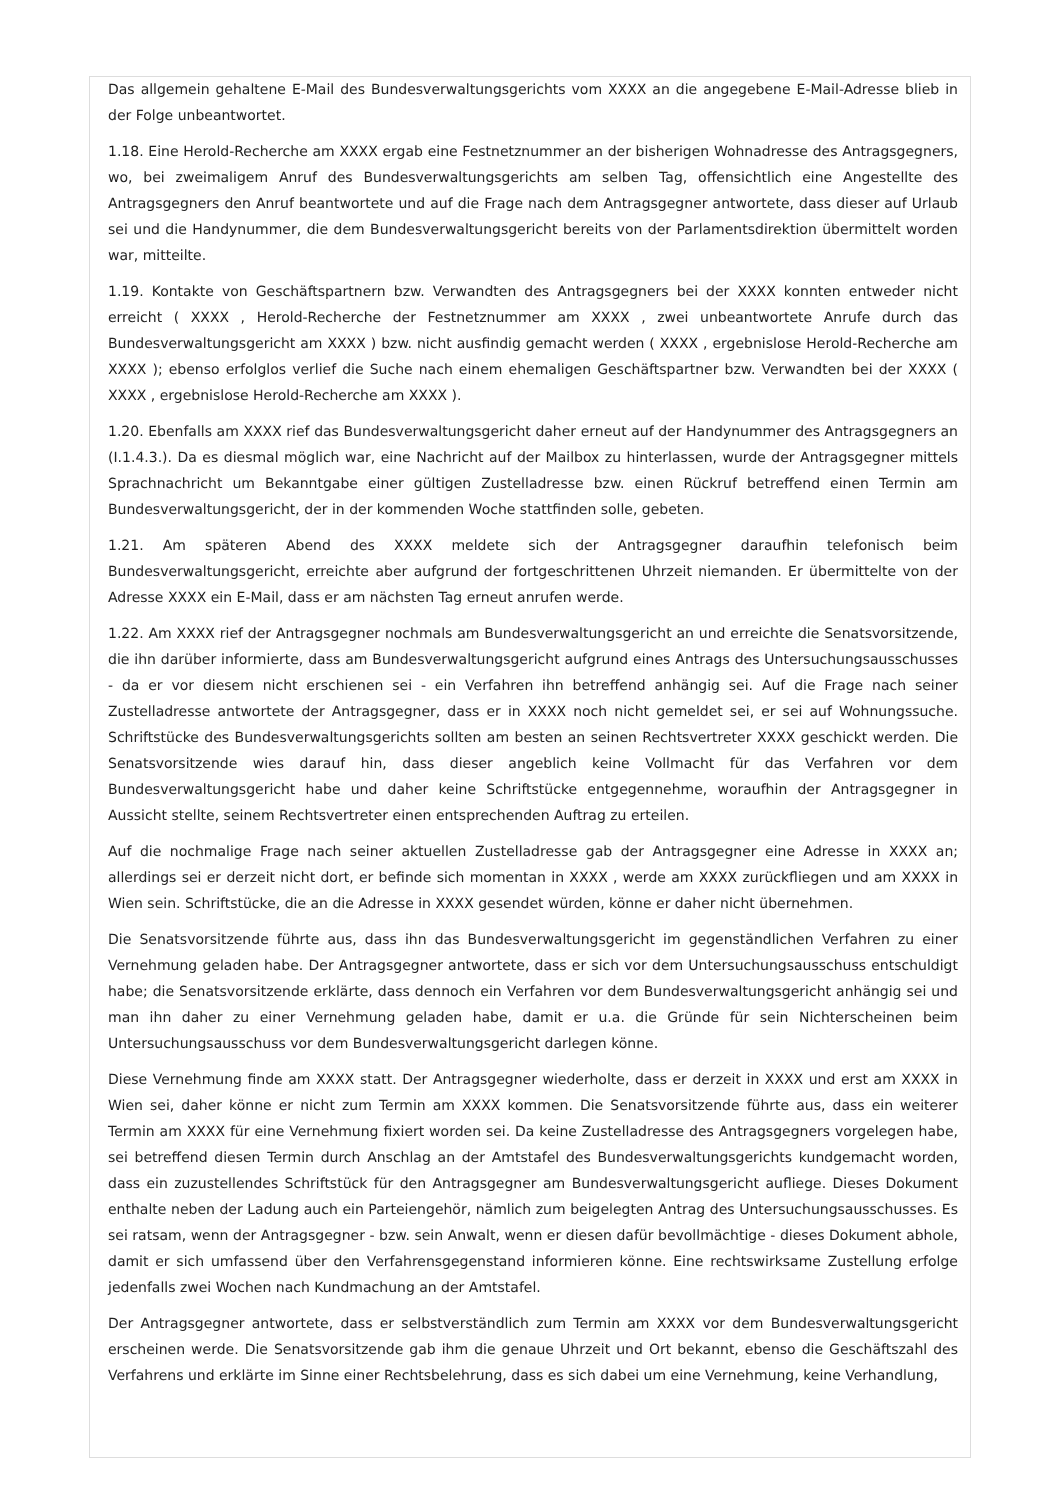Das allgemein gehaltene E-Mail des Bundesverwaltungsgerichts vom XXXX an die angegebene E-Mail-Adresse blieb in der Folge unbeantwortet.
1.18. Eine Herold-Recherche am XXXX ergab eine Festnetznummer an der bisherigen Wohnadresse des Antragsgegners, wo, bei zweimaligem Anruf des Bundesverwaltungsgerichts am selben Tag, offensichtlich eine Angestellte des Antragsgegners den Anruf beantwortete und auf die Frage nach dem Antragsgegner antwortete, dass dieser auf Urlaub sei und die Handynummer, die dem Bundesverwaltungsgericht bereits von der Parlamentsdirektion übermittelt worden war, mitteilte.
1.19. Kontakte von Geschäftspartnern bzw. Verwandten des Antragsgegners bei der XXXX konnten entweder nicht erreicht ( XXXX , Herold-Recherche der Festnetznummer am XXXX , zwei unbeantwortete Anrufe durch das Bundesverwaltungsgericht am XXXX ) bzw. nicht ausfindig gemacht werden ( XXXX , ergebnislose Herold-Recherche am XXXX ); ebenso erfolglos verlief die Suche nach einem ehemaligen Geschäftspartner bzw. Verwandten bei der XXXX ( XXXX , ergebnislose Herold-Recherche am XXXX ).
1.20. Ebenfalls am XXXX rief das Bundesverwaltungsgericht daher erneut auf der Handynummer des Antragsgegners an (I.1.4.3.). Da es diesmal möglich war, eine Nachricht auf der Mailbox zu hinterlassen, wurde der Antragsgegner mittels Sprachnachricht um Bekanntgabe einer gültigen Zustelladresse bzw. einen Rückruf betreffend einen Termin am Bundesverwaltungsgericht, der in der kommenden Woche stattfinden solle, gebeten.
1.21. Am späteren Abend des XXXX meldete sich der Antragsgegner daraufhin telefonisch beim Bundesverwaltungsgericht, erreichte aber aufgrund der fortgeschrittenen Uhrzeit niemanden. Er übermittelte von der Adresse XXXX ein E-Mail, dass er am nächsten Tag erneut anrufen werde.
1.22. Am XXXX rief der Antragsgegner nochmals am Bundesverwaltungsgericht an und erreichte die Senatsvorsitzende, die ihn darüber informierte, dass am Bundesverwaltungsgericht aufgrund eines Antrags des Untersuchungsausschusses - da er vor diesem nicht erschienen sei - ein Verfahren ihn betreffend anhängig sei. Auf die Frage nach seiner Zustelladresse antwortete der Antragsgegner, dass er in XXXX noch nicht gemeldet sei, er sei auf Wohnungssuche. Schriftstücke des Bundesverwaltungsgerichts sollten am besten an seinen Rechtsvertreter XXXX geschickt werden. Die Senatsvorsitzende wies darauf hin, dass dieser angeblich keine Vollmacht für das Verfahren vor dem Bundesverwaltungsgericht habe und daher keine Schriftstücke entgegennehme, woraufhin der Antragsgegner in Aussicht stellte, seinem Rechtsvertreter einen entsprechenden Auftrag zu erteilen.
Auf die nochmalige Frage nach seiner aktuellen Zustelladresse gab der Antragsgegner eine Adresse in XXXX an; allerdings sei er derzeit nicht dort, er befinde sich momentan in XXXX , werde am XXXX zurückfliegen und am XXXX in Wien sein. Schriftstücke, die an die Adresse in XXXX gesendet würden, könne er daher nicht übernehmen.
Die Senatsvorsitzende führte aus, dass ihn das Bundesverwaltungsgericht im gegenständlichen Verfahren zu einer Vernehmung geladen habe. Der Antragsgegner antwortete, dass er sich vor dem Untersuchungsausschuss entschuldigt habe; die Senatsvorsitzende erklärte, dass dennoch ein Verfahren vor dem Bundesverwaltungsgericht anhängig sei und man ihn daher zu einer Vernehmung geladen habe, damit er u.a. die Gründe für sein Nichterscheinen beim Untersuchungsausschuss vor dem Bundesverwaltungsgericht darlegen könne.
Diese Vernehmung finde am XXXX statt. Der Antragsgegner wiederholte, dass er derzeit in XXXX und erst am XXXX in Wien sei, daher könne er nicht zum Termin am XXXX kommen. Die Senatsvorsitzende führte aus, dass ein weiterer Termin am XXXX für eine Vernehmung fixiert worden sei. Da keine Zustelladresse des Antragsgegners vorgelegen habe, sei betreffend diesen Termin durch Anschlag an der Amtstafel des Bundesverwaltungsgerichts kundgemacht worden, dass ein zuzustellendes Schriftstück für den Antragsgegner am Bundesverwaltungsgericht aufliege. Dieses Dokument enthalte neben der Ladung auch ein Parteiengehör, nämlich zum beigelegten Antrag des Untersuchungsausschusses. Es sei ratsam, wenn der Antragsgegner - bzw. sein Anwalt, wenn er diesen dafür bevollmächtige - dieses Dokument abhole, damit er sich umfassend über den Verfahrensgegenstand informieren könne. Eine rechtswirksame Zustellung erfolge jedenfalls zwei Wochen nach Kundmachung an der Amtstafel.
Der Antragsgegner antwortete, dass er selbstverständlich zum Termin am XXXX vor dem Bundesverwaltungsgericht erscheinen werde. Die Senatsvorsitzende gab ihm die genaue Uhrzeit und Ort bekannt, ebenso die Geschäftszahl des Verfahrens und erklärte im Sinne einer Rechtsbelehrung, dass es sich dabei um eine Vernehmung, keine Verhandlung,